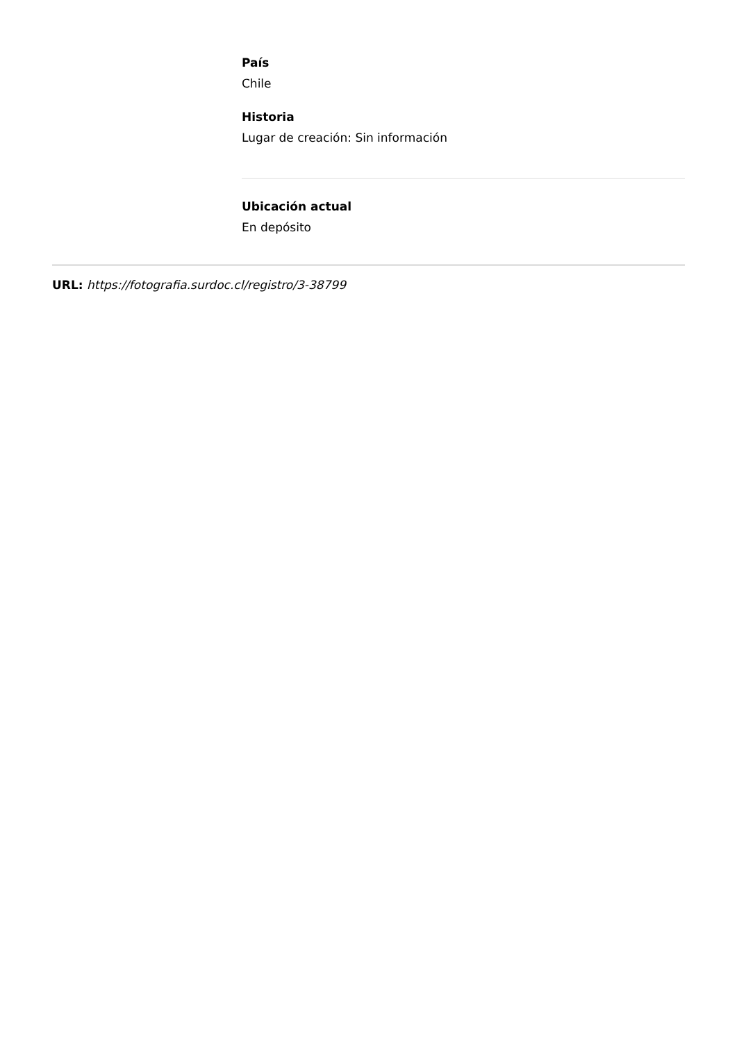País
Chile
Historia
Lugar de creación: Sin información
Ubicación actual
En depósito
URL: https://fotografia.surdoc.cl/registro/3-38799